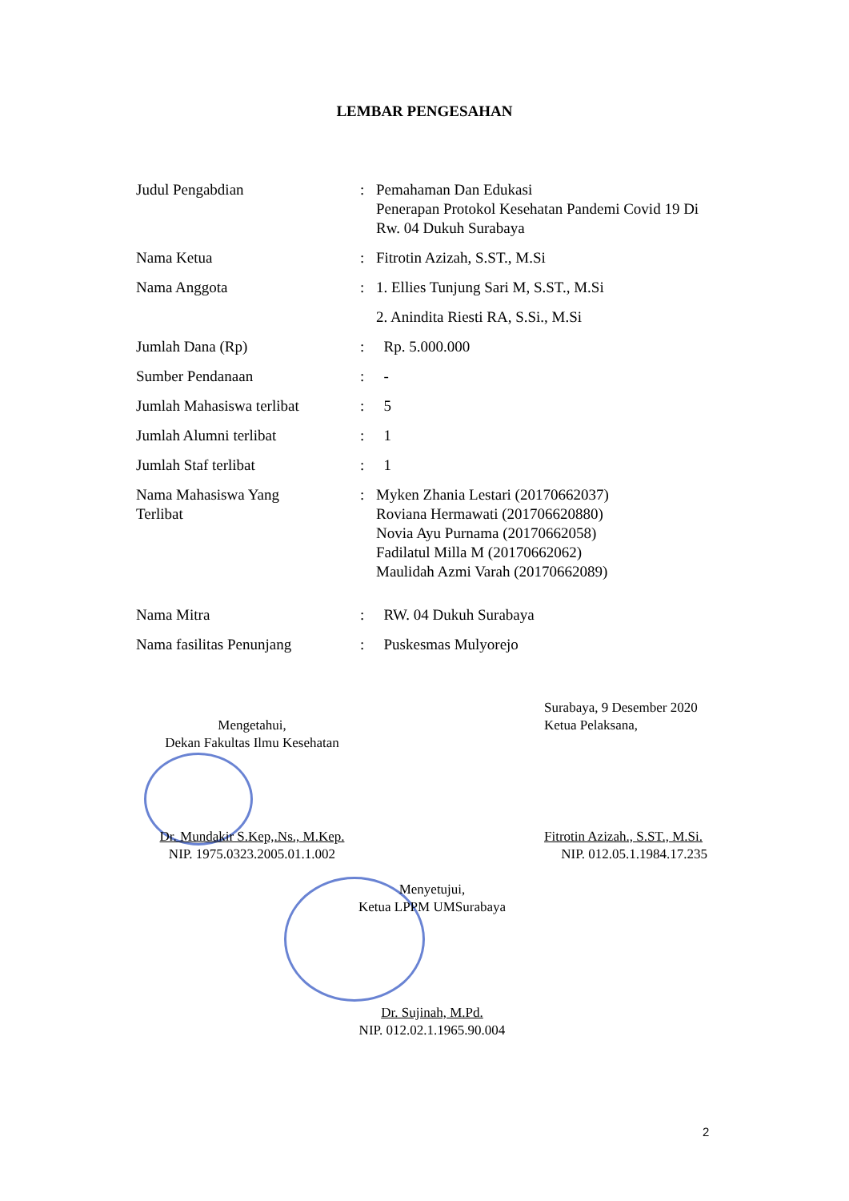LEMBAR PENGESAHAN
| Judul Pengabdian | : | Pemahaman Dan Edukasi Penerapan Protokol Kesehatan Pandemi Covid 19 Di Rw. 04 Dukuh Surabaya |
| Nama Ketua | : | Fitrotin Azizah, S.ST., M.Si |
| Nama Anggota | : | 1. Ellies Tunjung Sari M, S.ST., M.Si |
| | | 2. Anindita Riesti RA, S.Si., M.Si |
| Jumlah Dana (Rp) | : | Rp. 5.000.000 |
| Sumber Pendanaan | : | - |
| Jumlah Mahasiswa terlibat | : | 5 |
| Jumlah Alumni terlibat | : | 1 |
| Jumlah Staf terlibat | : | 1 |
| Nama Mahasiswa Yang Terlibat | : | Myken Zhania Lestari (20170662037) Roviana Hermawati (201706620880) Novia Ayu Purnama (20170662058) Fadilatul Milla M (20170662062) Maulidah Azmi Varah (20170662089) |
| Nama Mitra | : | RW. 04 Dukuh Surabaya |
| Nama fasilitas Penunjang | : | Puskesmas Mulyorejo |
Mengetahui,
Dekan Fakultas Ilmu Kesehatan
Dr. Mundakir S.Kep,.Ns., M.Kep.
NIP. 1975.0323.2005.01.1.002
Surabaya, 9 Desember 2020
Ketua Pelaksana,
Fitrotin Azizah., S.ST., M.Si.
NIP. 012.05.1.1984.17.235
Menyetujui,
Ketua LPPM UMSurabaya
Dr. Sujinah, M.Pd.
NIP. 012.02.1.1965.90.004
2